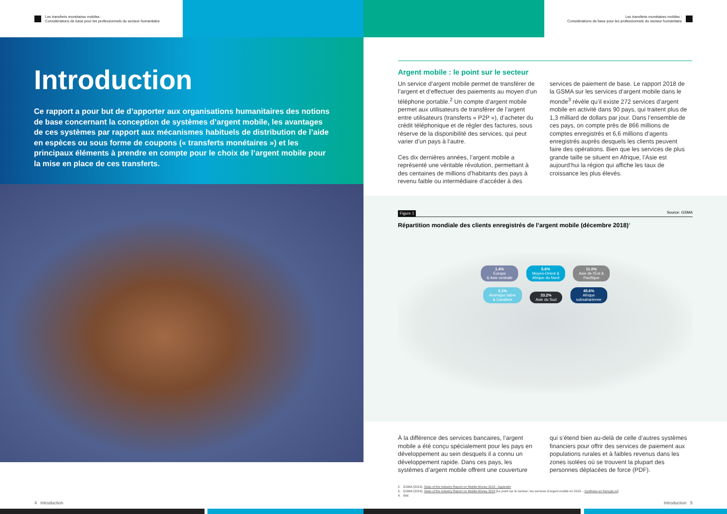Les transferts monétaires mobiles :
Considérations de base pour les professionnels du secteur humanitaire
Introduction
Ce rapport a pour but de d’apporter aux organisations humanitaires des notions de base concernant la conception de systèmes d’argent mobile, les avantages de ces systèmes par rapport aux mécanismes habituels de distribution de l’aide en espèces ou sous forme de coupons (« transferts monétaires ») et les principaux éléments à prendre en compte pour le choix de l’argent mobile pour la mise en place de ces transferts.
4 Introduction
Les transferts monétaires mobiles :
Considérations de base pour les professionnels du secteur humanitaire
Argent mobile : le point sur le secteur
Un service d’argent mobile permet de transférer de l’argent et d’effectuer des paiements au moyen d’un téléphone portable.<sup>2</sup> Un compte d’argent mobile permet aux utilisateurs de transférer de l’argent entre utilisateurs (transferts « P2P »), d’acheter du crédit téléphonique et de régler des factures, sous réserve de la disponibilité des services, qui peut varier d’un pays à l’autre.
Ces dix dernières années, l’argent mobile a représenté une véritable révolution, permettant à des centaines de millions d’habitants des pays à revenu faible ou intermédiaire d’accéder à des
services de paiement de base. Le rapport 2018 de la GSMA sur les services d’argent mobile dans le monde<sup>3</sup> révèle qu’il existe 272 services d’argent mobile en activité dans 90 pays, qui traitent plus de 1,3 milliard de dollars par jour. Dans l’ensemble de ces pays, on compte près de 866 millions de comptes enregistrés et 6,6 millions d’agents enregistrés auprès desquels les clients peuvent faire des opérations. Bien que les services de plus grande taille se situent en Afrique, l’Asie est aujourd’hui la région qui affiche les taux de croissance les plus élevés.
Figure 1 Source: GSMA
Répartition mondiale des clients enregistrés de l’argent mobile (décembre 2018)<sup>4</sup>
1.4%
Europe
& Asie centrale 5.6%
Moyen-Orient &
Afrique du Nord 11.0%
Asie de l’Est &
Pacifique
3.1%
Amérique latine
& Caraïbes 33.2%
Asie du Sud 45.6%
Afrique
subsaharienne
À la différence des services bancaires, l’argent mobile a été conçu spécialement pour les pays en développement au sein desquels il a connu un développement rapide. Dans ces pays, les systèmes d’argent mobile offrent une couverture
qui s’étend bien au-delà de celle d’autres systèmes financiers pour offrir des services de paiement aux populations rurales et à faibles revenus dans les zones isolées où se trouvent la plupart des personnes déplacées de force (PDF).
2. GSMA (2019), State of the Industry Report on Mobile Money 2018 - Appendix
3. GSMA (2019), State of the Industry Report on Mobile Money 2018 [Le point sur le secteur: les services d’argent mobile en 2018 – Synthèse en français ici]
4. Ibid.
Introduction 5